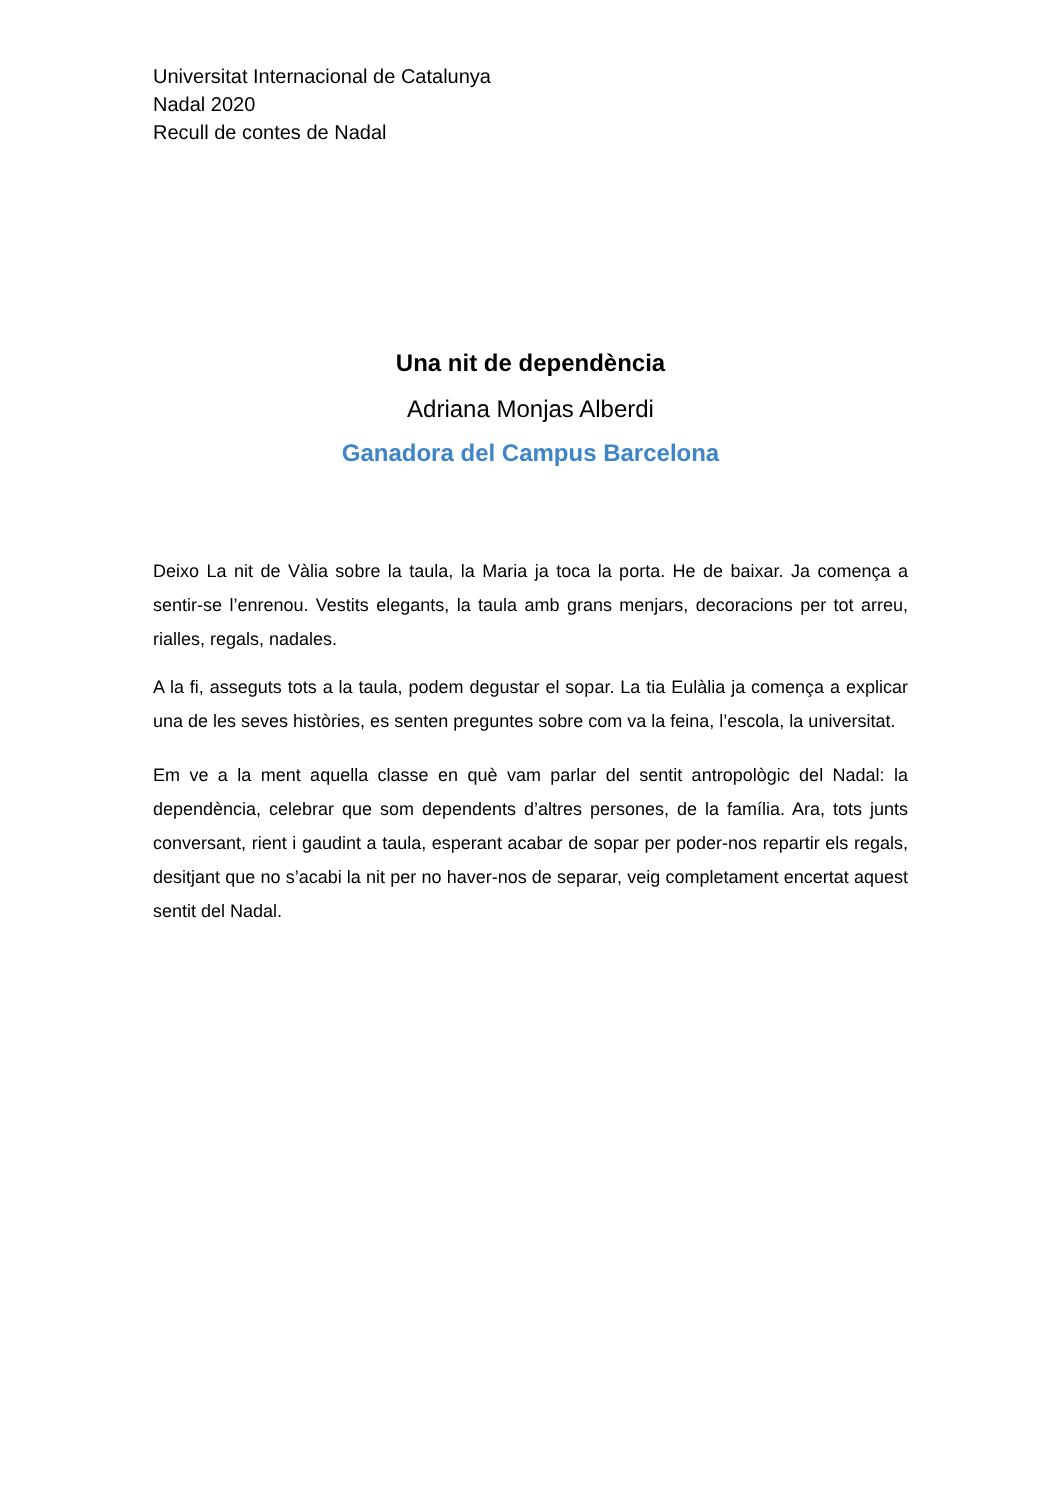Universitat Internacional de Catalunya
Nadal 2020
Recull de contes de Nadal
Una nit de dependència
Adriana Monjas Alberdi
Ganadora del Campus Barcelona
Deixo La nit de Vàlia sobre la taula, la Maria ja toca la porta. He de baixar. Ja comença a sentir-se l’enrenou. Vestits elegants, la taula amb grans menjars, decoracions per tot arreu, rialles, regals, nadales.
A la fi, asseguts tots a la taula, podem degustar el sopar. La tia Eulàlia ja comença a explicar una de les seves històries, es senten preguntes sobre com va la feina, l’escola, la universitat.
Em ve a la ment aquella classe en què vam parlar del sentit antropològic del Nadal: la dependència, celebrar que som dependents d’altres persones, de la família. Ara, tots junts conversant, rient i gaudint a taula, esperant acabar de sopar per poder-nos repartir els regals, desitjant que no s’acabi la nit per no haver-nos de separar, veig completament encertat aquest sentit del Nadal.